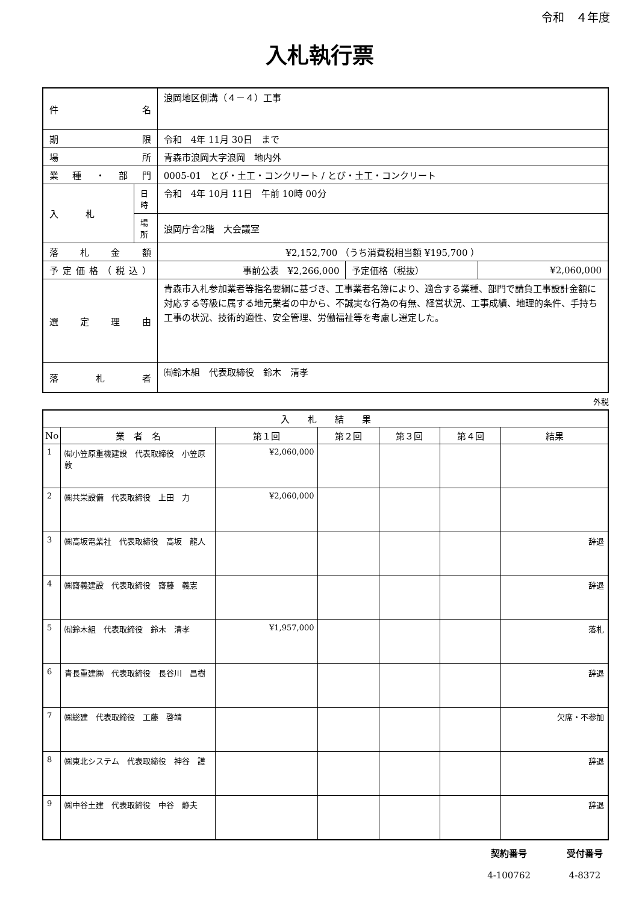令和　４年度
入札執行票
| 件 名 | | 浪岡地区側溝（４－４）工事 | | |
| 期 限 | | 令和 4年 11月 30日 まで | | |
| 場 所 | | 青森市浪岡大字浪岡 地内外 | | |
| 業種・部門 | | 0005-01 とび・土工・コンクリート / とび・土工・コンクリート | | |
| 入 札 | 日時 | 令和 4年 10月 11日 午前 10時 00分 | | |
| | 場所 | 浪岡庁舎2階 大会議室 | | |
| 落札金額 | | ¥2,152,700 （うち消費税相当額 ¥195,700 ） | | |
| 予定価格（税込） | | 事前公表 ¥2,266,000 | 予定価格（税抜） | ¥2,060,000 |
| 選定理由 | | 青森市入札参加業者等指名要綱に基づき、工事業者名簿により、適合する業種、部門で請負工事設計金額に対応する等級に属する地元業者の中から、不誠実な行為の有無、経営状況、工事成績、地理的条件、手持ち工事の状況、技術的適性、安全管理、労働福祉等を考慮し選定した。 | | |
| 落札者 | | ㈲鈴木組 代表取締役 鈴木 清孝 | | |
外税
| 入 札 結 果 | | | | | | |
| --- | --- | --- | --- | --- | --- | --- |
| No | 業 者 名 | 第１回 | 第２回 | 第３回 | 第４回 | 結果 |
| 1 | ㈲小笠原重機建設 代表取締役 小笠原 敦 | ¥2,060,000 | | | | |
| 2 | ㈱共栄設備 代表取締役 上田 力 | ¥2,060,000 | | | | |
| 3 | ㈱高坂電業社 代表取締役 高坂 龍人 | | | | | 辞退 |
| 4 | ㈱齋義建設 代表取締役 齋藤 義憲 | | | | | 辞退 |
| 5 | ㈲鈴木組 代表取締役 鈴木 清孝 | ¥1,957,000 | | | | 落札 |
| 6 | 青長重建㈱ 代表取締役 長谷川 昌樹 | | | | | 辞退 |
| 7 | ㈱総建 代表取締役 工藤 啓靖 | | | | | 欠席・不参加 |
| 8 | ㈱東北システム 代表取締役 神谷 護 | | | | | 辞退 |
| 9 | ㈱中谷土建 代表取締役 中谷 静夫 | | | | | 辞退 |
契約番号
4-100762
受付番号
4-8372